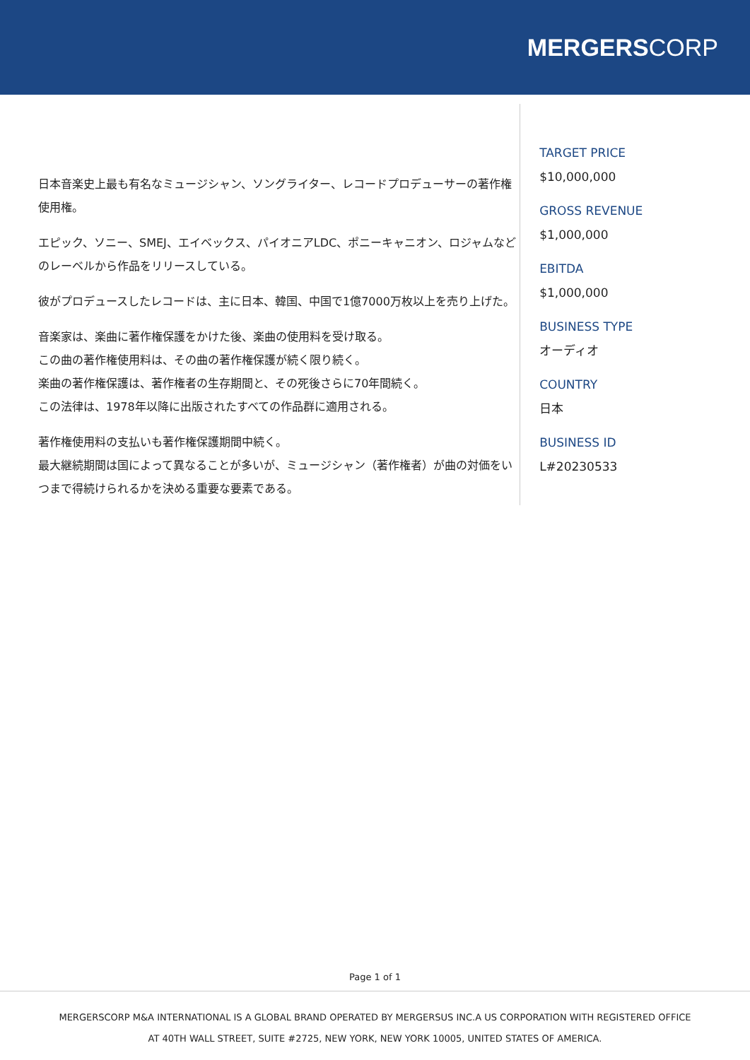MERGERSCORP
日本音楽史上最も有名なミュージシャン、ソングライター、レコードプロデューサーの著作権使用権。
エピック、ソニー、SMEJ、エイベックス、パイオニアLDC、ポニーキャニオン、ロジャムなどのレーベルから作品をリリースしている。
彼がプロデュースしたレコードは、主に日本、韓国、中国で1億7000万枚以上を売り上げた。
音楽家は、楽曲に著作権保護をかけた後、楽曲の使用料を受け取る。
この曲の著作権使用料は、その曲の著作権保護が続く限り続く。
楽曲の著作権保護は、著作権者の生存期間と、その死後さらに70年間続く。
この法律は、1978年以降に出版されたすべての作品群に適用される。
著作権使用料の支払いも著作権保護期間中続く。
最大継続期間は国によって異なることが多いが、ミュージシャン（著作権者）が曲の対価をいつまで得続けられるかを決める重要な要素である。
TARGET PRICE
$10,000,000
GROSS REVENUE
$1,000,000
EBITDA
$1,000,000
BUSINESS TYPE
オーディオ
COUNTRY
日本
BUSINESS ID
L#20230533
Page 1 of 1
MERGERSCORP M&A INTERNATIONAL IS A GLOBAL BRAND OPERATED BY MERGERSUS INC.A US CORPORATION WITH REGISTERED OFFICE
AT 40TH WALL STREET, SUITE #2725, NEW YORK, NEW YORK 10005, UNITED STATES OF AMERICA.